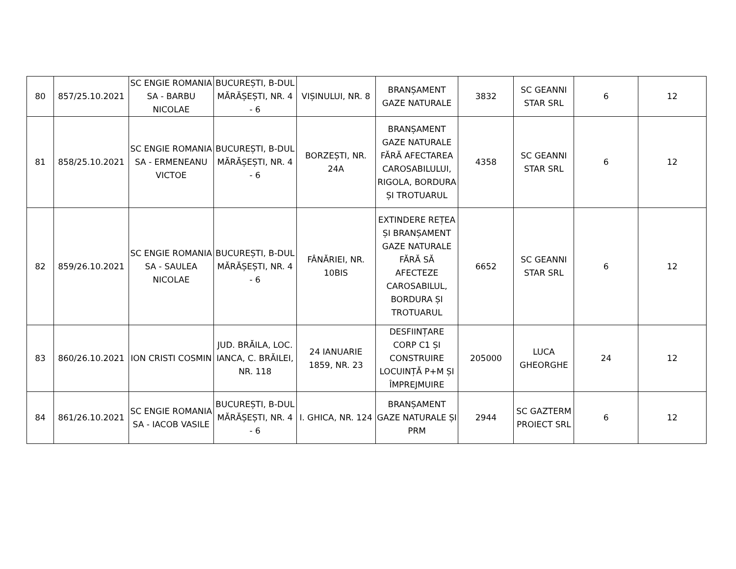| 80 | 857/25.10.2021 | SC ENGIE ROMANIA SA - BARBU NICOLAE | BUCUREȘTI, B-DUL MĂRĂȘEȘTI, NR. 4 - 6 | VIȘINULUI, NR. 8 | BRANȘAMENT GAZE NATURALE | 3832 | SC GEANNI STAR SRL | 6 | 12 |
| 81 | 858/25.10.2021 | SC ENGIE ROMANIA SA - ERMENEANU VICTOE | BUCUREȘTI, B-DUL MĂRĂȘEȘTI, NR. 4 - 6 | BORZEȘTI, NR. 24A | BRANȘAMENT GAZE NATURALE FĂRĂ AFECTAREA CAROSABILULUI, RIGOLA, BORDURA ȘI TROTUARUL | 4358 | SC GEANNI STAR SRL | 6 | 12 |
| 82 | 859/26.10.2021 | SC ENGIE ROMANIA SA - SAULEA NICOLAE | BUCUREȘTI, B-DUL MĂRĂȘEȘTI, NR. 4 - 6 | FÂNĂRIEI, NR. 10BIS | EXTINDERE REȚEA ȘI BRANȘAMENT GAZE NATURALE FĂRĂ SĂ AFECTEZE CAROSABILUL, BORDURA ȘI TROTUARUL | 6652 | SC GEANNI STAR SRL | 6 | 12 |
| 83 | 860/26.10.2021 | ION CRISTI COSMIN | JUD. BRĂILA, LOC. IANCA, C. BRĂILEI, NR. 118 | 24 IANUARIE 1859, NR. 23 | DESFIINȚARE CORP C1 ȘI CONSTRUIRE LOCUINȚĂ P+M ȘI ÎMPREJMUIRE | 205000 | LUCA GHEORGHE | 24 | 12 |
| 84 | 861/26.10.2021 | SC ENGIE ROMANIA SA - IACOB VASILE | BUCUREȘTI, B-DUL MĂRĂȘEȘTI, NR. 4 - 6 | I. GHICA, NR. 124 | BRANȘAMENT GAZE NATURALE ȘI PRM | 2944 | SC GAZTERM PROIECT SRL | 6 | 12 |